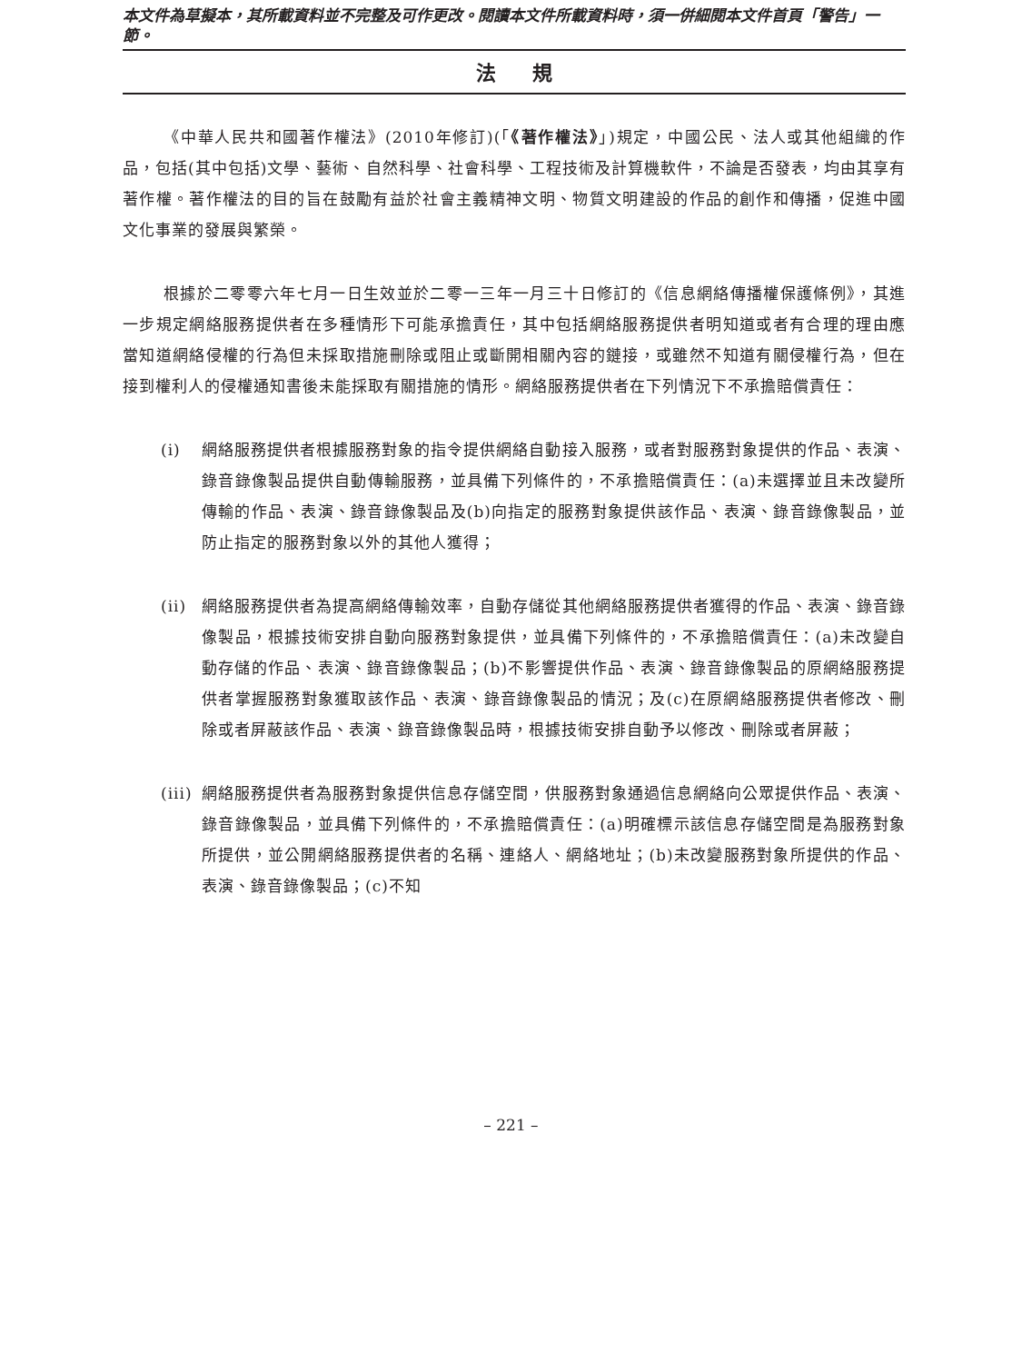本文件為草擬本，其所載資料並不完整及可作更改。閱讀本文件所載資料時，須一併細閱本文件首頁「警告」一節。
法規
《中華人民共和國著作權法》(2010年修訂)(「《著作權法》」)規定，中國公民、法人或其他組織的作品，包括(其中包括)文學、藝術、自然科學、社會科學、工程技術及計算機軟件，不論是否發表，均由其享有著作權。著作權法的目的旨在鼓勵有益於社會主義精神文明、物質文明建設的作品的創作和傳播，促進中國文化事業的發展與繁榮。
根據於二零零六年七月一日生效並於二零一三年一月三十日修訂的《信息網絡傳播權保護條例》，其進一步規定網絡服務提供者在多種情形下可能承擔責任，其中包括網絡服務提供者明知道或者有合理的理由應當知道網絡侵權的行為但未採取措施刪除或阻止或斷開相關內容的鏈接，或雖然不知道有關侵權行為，但在接到權利人的侵權通知書後未能採取有關措施的情形。網絡服務提供者在下列情況下不承擔賠償責任：
(i) 網絡服務提供者根據服務對象的指令提供網絡自動接入服務，或者對服務對象提供的作品、表演、錄音錄像製品提供自動傳輸服務，並具備下列條件的，不承擔賠償責任：(a)未選擇並且未改變所傳輸的作品、表演、錄音錄像製品及(b)向指定的服務對象提供該作品、表演、錄音錄像製品，並防止指定的服務對象以外的其他人獲得；
(ii) 網絡服務提供者為提高網絡傳輸效率，自動存儲從其他網絡服務提供者獲得的作品、表演、錄音錄像製品，根據技術安排自動向服務對象提供，並具備下列條件的，不承擔賠償責任：(a)未改變自動存儲的作品、表演、錄音錄像製品；(b)不影響提供作品、表演、錄音錄像製品的原網絡服務提供者掌握服務對象獲取該作品、表演、錄音錄像製品的情況；及(c)在原網絡服務提供者修改、刪除或者屏蔽該作品、表演、錄音錄像製品時，根據技術安排自動予以修改、刪除或者屏蔽；
(iii) 網絡服務提供者為服務對象提供信息存儲空間，供服務對象通過信息網絡向公眾提供作品、表演、錄音錄像製品，並具備下列條件的，不承擔賠償責任：(a)明確標示該信息存儲空間是為服務對象所提供，並公開網絡服務提供者的名稱、連絡人、網絡地址；(b)未改變服務對象所提供的作品、表演、錄音錄像製品；(c)不知
– 221 –